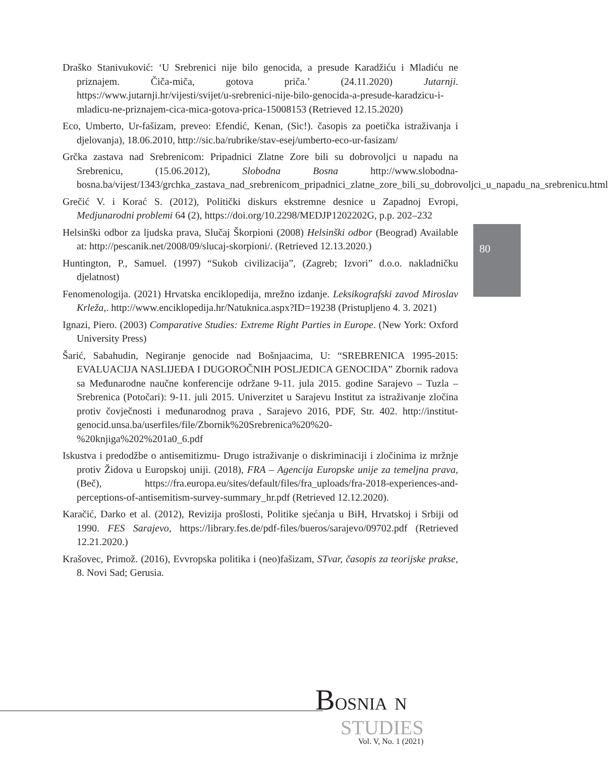Draško Stanivuković: ‘U Srebrenici nije bilo genocida, a presude Karadžiću i Mladiću ne priznajem. Čiča-miča, gotova priča.’ (24.11.2020) Jutarnji. https://www.jutarnji.hr/vijesti/svijet/u-srebrenici-nije-bilo-genocida-a-presude-karadzicu-i-mladicu-ne-priznajem-cica-mica-gotova-prica-15008153 (Retrieved 12.15.2020)
Eco, Umberto, Ur-fašizam, preveo: Efendić, Kenan, (Sic!). časopis za poetička istraživanja i djelovanja), 18.06.2010, http://sic.ba/rubrike/stav-esej/umberto-eco-ur-fasizam/
Grčka zastava nad Srebrenicom: Pripadnici Zlatne Zore bili su dobrovoljci u napadu na Srebrenicu, (15.06.2012), Slobodna Bosna http://www.slobodna-bosna.ba/vijest/1343/grchka_zastava_nad_srebrenicom_pripadnici_zlatne_zore_bili_su_dobrovoljci_u_napadu_na_srebrenicu.html
Grečić V. i Korać S. (2012), Politički diskurs ekstremne desnice u Zapadnoj Evropi, Medjunarodni problemi 64 (2), https://doi.org/10.2298/MEDJP1202202G, p.p. 202–232
Helsinški odbor za ljudska prava, Slučaj Škorpioni (2008) Helsinški odbor (Beograd) Available at: http://pescanik.net/2008/09/slucaj-skorpioni/. (Retrieved 12.13.2020.)
Huntington, P., Samuel. (1997) “Sukob civilizacija”, (Zagreb; Izvori” d.o.o. nakladničku djelatnost)
Fenomenologija. (2021) Hrvatska enciklopedija, mrežno izdanje. Leksikografski zavod Miroslav Krleža,. http://www.enciklopedija.hr/Natuknica.aspx?ID=19238 (Pristupljeno 4. 3. 2021)
Ignazi, Piero. (2003) Comparative Studies: Extreme Right Parties in Europe. (New York: Oxford University Press)
Šarić, Sabahudin, Negiranje genocide nad Bošnjaacima, U: “SREBRENICA 1995-2015: EVALUACIJA NASLIJEĐA I DUGOROČNIH POSLJEDICA GENOCIDA” Zbornik radova sa Međunarodne naučne konferencije održane 9-11. jula 2015. godine Sarajevo – Tuzla – Srebrenica (Potočari): 9-11. juli 2015. Univerzitet u Sarajevu Institut za istraživanje zločina protiv čovječnosti i međunarodnog prava , Sarajevo 2016, PDF, Str. 402. http://institut-genocid.unsa.ba/userfiles/file/Zbornik%20Srebrenica%20%20-%20knjiga%202%201a0_6.pdf
Iskustva i predodžbe o antisemitizmu- Drugo istraživanje o diskriminaciji i zločinima iz mržnje protiv Židova u Europskoj uniji. (2018), FRA – Agencija Europske unije za temeljna prava, (Beč), https://fra.europa.eu/sites/default/files/fra_uploads/fra-2018-experiences-and-perceptions-of-antisemitism-survey-summary_hr.pdf (Retrieved 12.12.2020).
Karačić, Darko et al. (2012), Revizija prošlosti, Politike sjećanja u BiH, Hrvatskoj i Srbiji od 1990. FES Sarajevo, https://library.fes.de/pdf-files/bueros/sarajevo/09702.pdf (Retrieved 12.21.2020.)
Krašovec, Primož. (2016), Evvropska politika i (neo)fašizam, STvar, časopis za teorijske prakse, 8. Novi Sad; Gerusia.
80
BOSNIA N
STUDIES
Vol. V, No. 1 (2021)